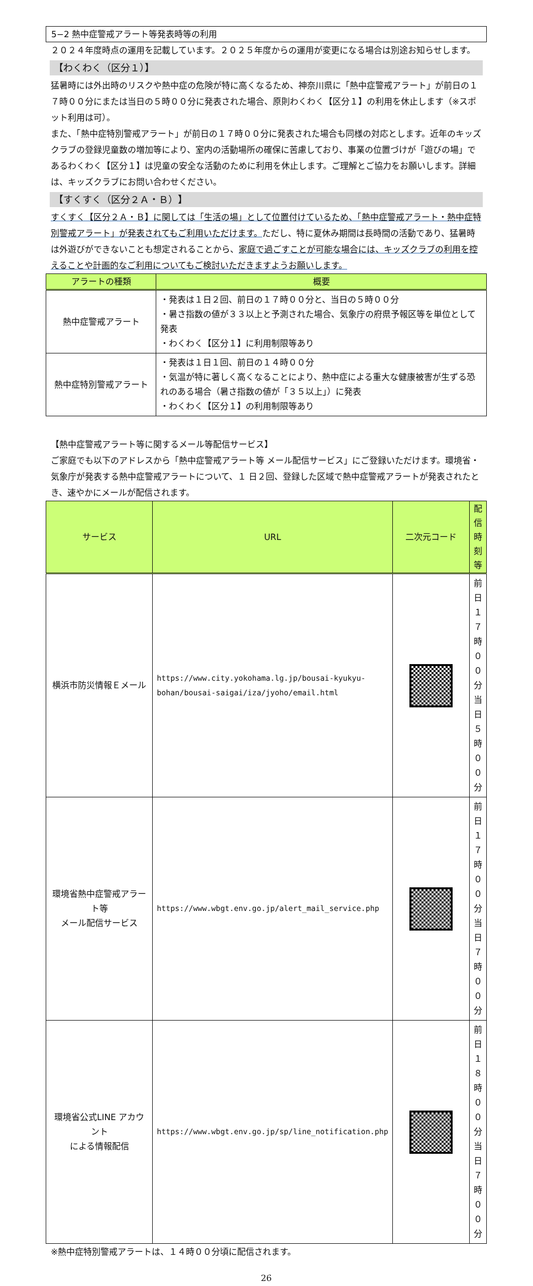5−2 熱中症警戒アラート等発表時等の利用
２０２４年度時点の運用を記載しています。２０２５年度からの運用が変更になる場合は別途お知らせします。
【わくわく（区分１）】
猛暑時には外出時のリスクや熱中症の危険が特に高くなるため、神奈川県に「熱中症警戒アラート」が前日の１７時００分にまたは当日の５時００分に発表された場合、原則わくわく【区分１】の利用を休止します（※スポット利用は可）。
また、「熱中症特別警戒アラート」が前日の１７時００分に発表された場合も同様の対応とします。近年のキッズクラブの登録児童数の増加等により、室内の活動場所の確保に苦慮しており、事業の位置づけが「遊びの場」であるわくわく【区分１】は児童の安全な活動のために利用を休止します。ご理解とご協力をお願いします。詳細は、キッズクラブにお問い合わせください。
【すくすく（区分２Ａ・Ｂ）】
すくすく【区分２Ａ・Ｂ】に関しては「生活の場」として位置付けているため、「熱中症警戒アラート・熱中症特別警戒アラート」が発表されてもご利用いただけます。ただし、特に夏休み期間は長時間の活動であり、猛暑時は外遊びができないことも想定されることから、家庭で過ごすことが可能な場合には、キッズクラブの利用を控えることや計画的なご利用についてもご検討いただきますようお願いします。
| アラートの種類 | 概要 |
| --- | --- |
| 熱中症警戒アラート | ・発表は１日２回、前日の１７時００分と、当日の５時００分 ・暑さ指数の値が３３以上と予測された場合、気象庁の府県予報区等を単位として発表 ・わくわく【区分１】に利用制限等あり |
| 熱中症特別警戒アラート | ・発表は１日１回、前日の１４時００分 ・気温が特に著しく高くなることにより、熱中症による重大な健康被害が生ずる恐れのある場合（暑さ指数の値が「３５以上」）に発表 ・わくわく【区分１】の利用制限等あり |
【熱中症警戒アラート等に関するメール等配信サービス】
ご家庭でも以下のアドレスから「熱中症警戒アラート等 メール配信サービス」にご登録いただけます。環境省・気象庁が発表する熱中症警戒アラートについて、１ 日２回、登録した区域で熱中症警戒アラートが発表されたとき、速やかにメールが配信されます。
| サービス | URL | 二次元コード | 配信時刻等 |
| --- | --- | --- | --- |
| 横浜市防災情報Ｅメール | https://www.city.yokohama.lg.jp/bousai-kyukyu-bohan/bousai-saigai/iza/jyoho/email.html | | 前日１７時００分 当日５時００分 |
| 環境省熱中症警戒アラート等 メール配信サービス | https://www.wbgt.env.go.jp/alert_mail_service.php | | 前日１７時００分 当日７時００分 |
| 環境省公式LINE アカウント による情報配信 | https://www.wbgt.env.go.jp/sp/line_notification.php | | 前日１８時００分 当日７時００分 |
※熱中症特別警戒アラートは、１４時００分頃に配信されます。
26